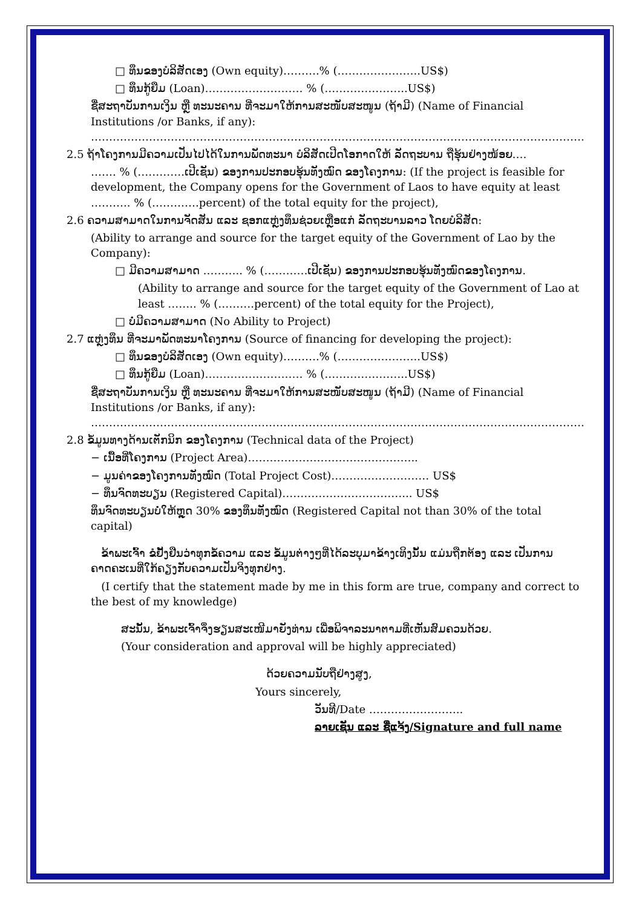□ ທຶນຂອງບໍລິສັດເອງ (Own equity)……….% (…………………..US$)
□ ທຶນກູ້ຍືມ (Loan)……………………… % (…………………..US$)
ຊື່ສະຖາບັນການເງິນ ຫຼື ທະນະຄານ ທີ່ຈະມາໃຫ້ການສະໜັບສະໜູນ (ຖ້າມີ) (Name of Financial Institutions /or Banks, if any): ……………………………………………………………………………………………………………………….
2.5 ຖ້າໂຄງການມີຄວາມເປັນໄປໄດ້ໃນການພັດທະນາ ບໍລິສັດເປີດໂອກາດໃຫ້ ລັດຖະບານ ຖືຮຸ້ນຢ່າງໜ້ອຍ….
……. % (………….ເປີເຊັນ) ຂອງການປະກອບຮຸ້ນທັງໝົດ ຂອງໂຄງການ: (If the project is feasible for development, the Company opens for the Government of Laos to have equity at least ……….. % (………….percent) of the total equity for the project),
2.6 ຄວາມສາມາດໃນການຈັດສັນ ແລະ ຊອກແຫຼ່ງທຶນຊ່ວຍເຫຼືອແກ່ ລັດຖະບານລາວ ໂດຍບໍລິສັດ:
(Ability to arrange and source for the target equity of the Government of Lao by the Company):
□ ມີຄວາມສາມາດ ……….. % (…………ເປີເຊັນ) ຂອງການປະກອບຮຸ້ນທັງໝົດຂອງໂຄງການ.
(Ability to arrange and source for the target equity of the Government of Lao at least …….. % (……….percent) of the total equity for the Project),
□ ບໍ່ມີຄວາມສາມາດ (No Ability to Project)
2.7 ແຫຼ່ງທຶນ ທີ່ຈະມາພັດທະນາໂຄງການ (Source of financing for developing the project):
□ ທຶນຂອງບໍລິສັດເອງ (Own equity)……….% (…………………..US$)
□ ທຶນກູ້ຍືມ (Loan)……………………… % (…………………..US$)
ຊື່ສະຖາບັນການເງິນ ຫຼື ທະນະຄານ ທີ່ຈະມາໃຫ້ການສະໜັບສະໜູນ (ຖ້າມີ) (Name of Financial Institutions /or Banks, if any): ……………………………………………………………………………………………………………………….
2.8 ຂໍ້ມູນທາງດ້ານເຕັກນິກ ຂອງໂຄງການ (Technical data of the Project)
− ເນື້ອທີ່ໂຄງການ (Project Area)………………………………………..
− ມູນຄ່າຂອງໂຄງການທັງໝົດ (Total Project Cost)……………………… US$
− ທຶນຈົດທະບຽນ (Registered Capital)……………………………... US$
ທຶນຈົດທະບຽນບໍ່ໃຫ້ຫຼຸດ 30% ຂອງທຶນທັງໝົດ (Registered Capital not than 30% of the total capital)
ຂ້າພະເຈົ້າ ຂໍຢັ້ງຢືນວ່າທຸກຂໍ້ຄວາມ ແລະ ຂໍ້ມູນຕ່າງໆທີ່ໄດ້ລະບຸມາຂ້າງເທິງນັ້ນ ແມ່ນຖືກຕ້ອງ ແລະ ເປັນການຄາດຄະເນທີ່ໃກ້ຄຽງກັບຄວາມເປັນຈິງທຸກຢ່າງ.
(I certify that the statement made by me in this form are true, company and correct to the best of my knowledge)
ສະນັ້ນ, ຂ້າພະເຈົ້າຈຶ່ງຮຽນສະເໜີມາຍັງທ່ານ ເພື່ອພິຈາລະນາຕາມທີ່ເຫັນສົມຄວນດ້ວຍ.
(Your consideration and approval will be highly appreciated)
ດ້ວຍຄວາມນັບຖືຢ່າງສູງ,
Yours sincerely,
ວັນທີ/Date ……………………..
ລາຍເຊັນ ແລະ ຊື່ແຈ້ງ/Signature and full name